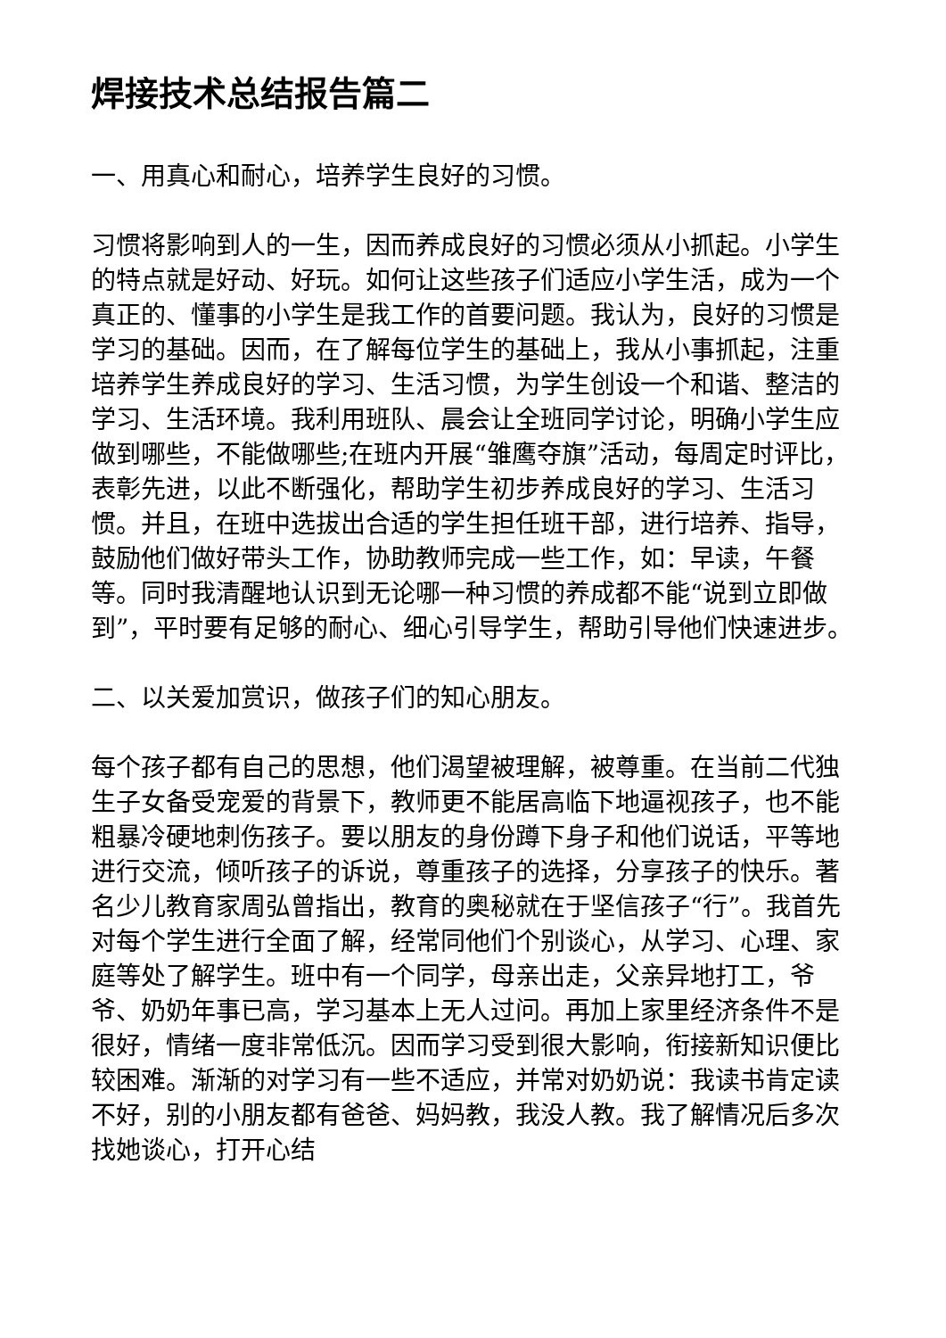焊接技术总结报告篇二
一、用真心和耐心，培养学生良好的习惯。
习惯将影响到人的一生，因而养成良好的习惯必须从小抓起。小学生的特点就是好动、好玩。如何让这些孩子们适应小学生活，成为一个真正的、懂事的小学生是我工作的首要问题。我认为，良好的习惯是学习的基础。因而，在了解每位学生的基础上，我从小事抓起，注重培养学生养成良好的学习、生活习惯，为学生创设一个和谐、整洁的学习、生活环境。我利用班队、晨会让全班同学讨论，明确小学生应做到哪些，不能做哪些;在班内开展“雏鹰夺旗”活动，每周定时评比，表彰先进，以此不断强化，帮助学生初步养成良好的学习、生活习惯。并且，在班中选拔出合适的学生担任班干部，进行培养、指导，鼓励他们做好带头工作，协助教师完成一些工作，如：早读，午餐等。同时我清醒地认识到无论哪一种习惯的养成都不能“说到立即做到”，平时要有足够的耐心、细心引导学生，帮助引导他们快速进步。
二、以关爱加赏识，做孩子们的知心朋友。
每个孩子都有自己的思想，他们渴望被理解，被尊重。在当前二代独生子女备受宠爱的背景下，教师更不能居高临下地逼视孩子，也不能粗暴冷硬地刺伤孩子。要以朋友的身份蹲下身子和他们说话，平等地进行交流，倾听孩子的诉说，尊重孩子的选择，分享孩子的快乐。著名少儿教育家周弘曾指出，教育的奥秘就在于坚信孩子“行”。我首先对每个学生进行全面了解，经常同他们个别谈心，从学习、心理、家庭等处了解学生。班中有一个同学，母亲出走，父亲异地打工，爷爷、奶奶年事已高，学习基本上无人过问。再加上家里经济条件不是很好，情绪一度非常低沉。因而学习受到很大影响，衔接新知识便比较困难。渐渐的对学习有一些不适应，并常对奶奶说：我读书肯定读不好，别的小朋友都有爸爸、妈妈教，我没人教。我了解情况后多次找她谈心，打开心结